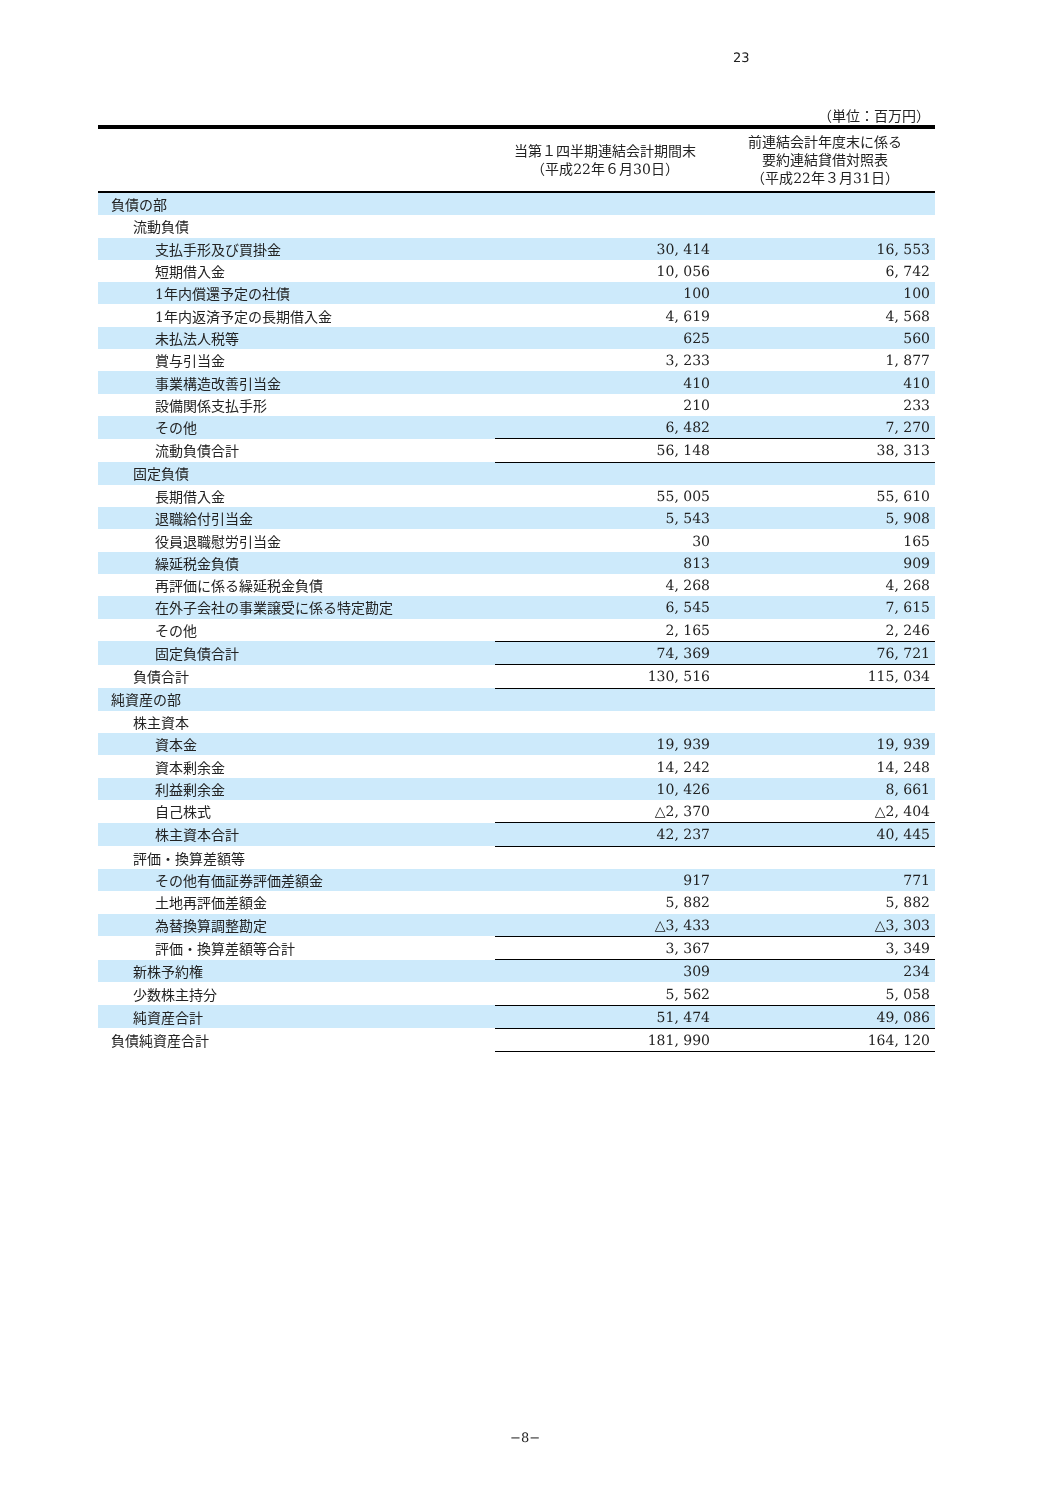23
（単位：百万円）
| | 当第１四半期連結会計期間末 （平成22年６月30日） | 前連結会計年度末に係る 要約連結貸借対照表 （平成22年３月31日） |
| --- | --- | --- |
| 負債の部 | | |
| 流動負債 | | |
| 支払手形及び買掛金 | 30, 414 | 16, 553 |
| 短期借入金 | 10, 056 | 6, 742 |
| 1年内償還予定の社債 | 100 | 100 |
| 1年内返済予定の長期借入金 | 4, 619 | 4, 568 |
| 未払法人税等 | 625 | 560 |
| 賞与引当金 | 3, 233 | 1, 877 |
| 事業構造改善引当金 | 410 | 410 |
| 設備関係支払手形 | 210 | 233 |
| その他 | 6, 482 | 7, 270 |
| 流動負債合計 | 56, 148 | 38, 313 |
| 固定負債 | | |
| 長期借入金 | 55, 005 | 55, 610 |
| 退職給付引当金 | 5, 543 | 5, 908 |
| 役員退職慰労引当金 | 30 | 165 |
| 繰延税金負債 | 813 | 909 |
| 再評価に係る繰延税金負債 | 4, 268 | 4, 268 |
| 在外子会社の事業譲受に係る特定勘定 | 6, 545 | 7, 615 |
| その他 | 2, 165 | 2, 246 |
| 固定負債合計 | 74, 369 | 76, 721 |
| 負債合計 | 130, 516 | 115, 034 |
| 純資産の部 | | |
| 株主資本 | | |
| 資本金 | 19, 939 | 19, 939 |
| 資本剰余金 | 14, 242 | 14, 248 |
| 利益剰余金 | 10, 426 | 8, 661 |
| 自己株式 | △2, 370 | △2, 404 |
| 株主資本合計 | 42, 237 | 40, 445 |
| 評価・換算差額等 | | |
| その他有価証券評価差額金 | 917 | 771 |
| 土地再評価差額金 | 5, 882 | 5, 882 |
| 為替換算調整勘定 | △3, 433 | △3, 303 |
| 評価・換算差額等合計 | 3, 367 | 3, 349 |
| 新株予約権 | 309 | 234 |
| 少数株主持分 | 5, 562 | 5, 058 |
| 純資産合計 | 51, 474 | 49, 086 |
| 負債純資産合計 | 181, 990 | 164, 120 |
−8−